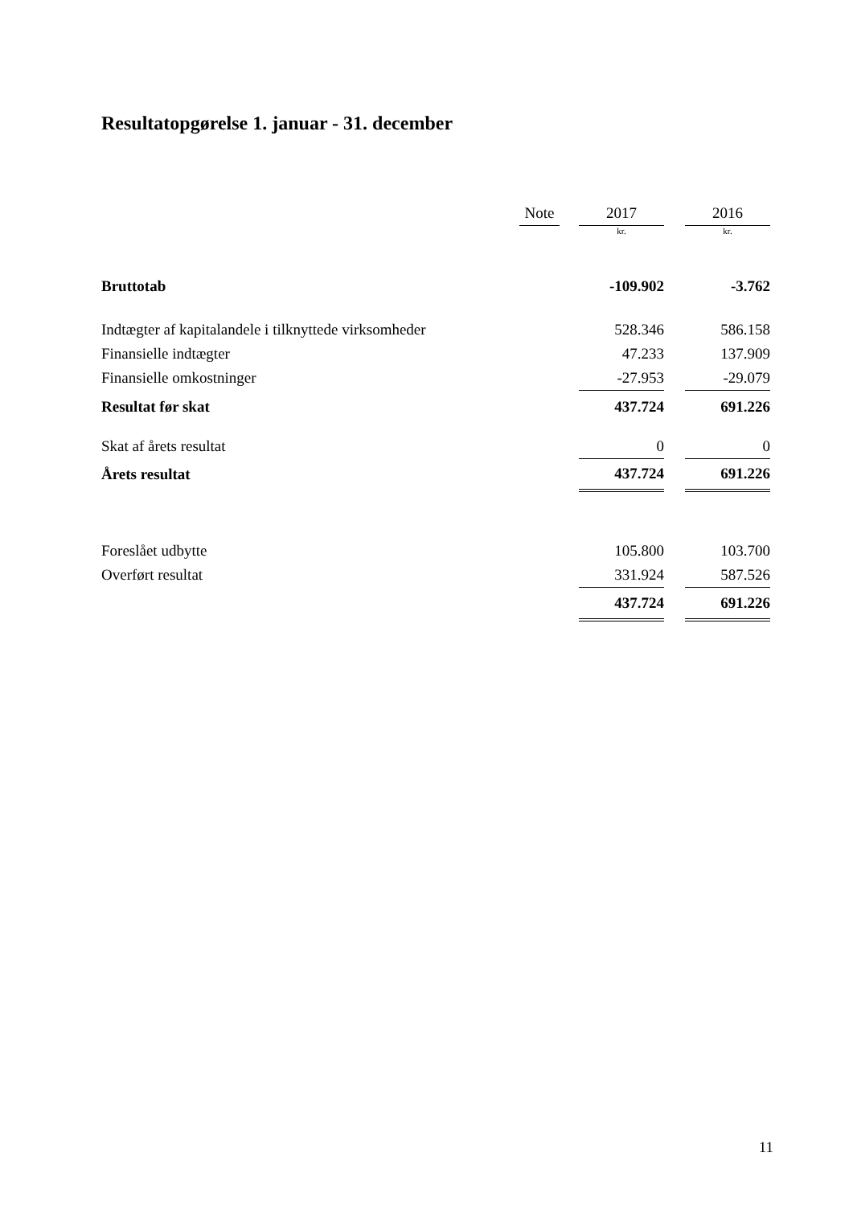Resultatopgørelse 1. januar - 31. december
| | Note | | 2017 | | 2016 |
| --- | --- | --- | --- | --- | --- |
| | | | kr. | | kr. |
| Bruttotab | | | -109.902 | | -3.762 |
| Indtægter af kapitalandele i tilknyttede virksomheder | | | 528.346 | | 586.158 |
| Finansielle indtægter | | | 47.233 | | 137.909 |
| Finansielle omkostninger | | | -27.953 | | -29.079 |
| Resultat før skat | | | 437.724 | | 691.226 |
| Skat af årets resultat | | | 0 | | 0 |
| Årets resultat | | | 437.724 | | 691.226 |
| Foreslået udbytte | | | 105.800 | | 103.700 |
| Overført resultat | | | 331.924 | | 587.526 |
| | | | 437.724 | | 691.226 |
11